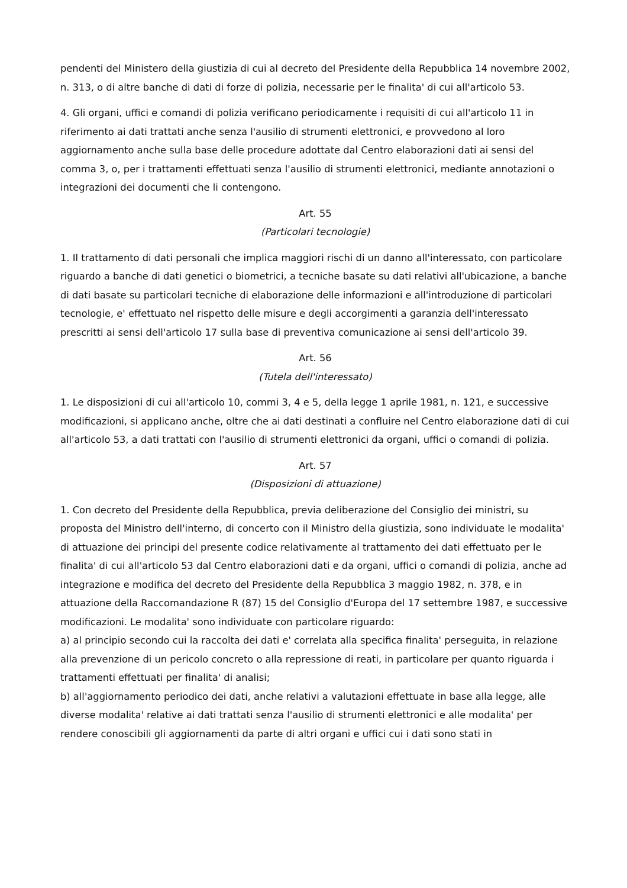pendenti del Ministero della giustizia di cui al decreto del Presidente della Repubblica 14 novembre 2002, n. 313, o di altre banche di dati di forze di polizia, necessarie per le finalita' di cui all'articolo 53.
4. Gli organi, uffici e comandi di polizia verificano periodicamente i requisiti di cui all'articolo 11 in riferimento ai dati trattati anche senza l'ausilio di strumenti elettronici, e provvedono al loro aggiornamento anche sulla base delle procedure adottate dal Centro elaborazioni dati ai sensi del comma 3, o, per i trattamenti effettuati senza l'ausilio di strumenti elettronici, mediante annotazioni o integrazioni dei documenti che li contengono.
Art. 55
(Particolari tecnologie)
1. Il trattamento di dati personali che implica maggiori rischi di un danno all'interessato, con particolare riguardo a banche di dati genetici o biometrici, a tecniche basate su dati relativi all'ubicazione, a banche di dati basate su particolari tecniche di elaborazione delle informazioni e all'introduzione di particolari tecnologie, e' effettuato nel rispetto delle misure e degli accorgimenti a garanzia dell'interessato prescritti ai sensi dell'articolo 17 sulla base di preventiva comunicazione ai sensi dell'articolo 39.
Art. 56
(Tutela dell'interessato)
1. Le disposizioni di cui all'articolo 10, commi 3, 4 e 5, della legge 1 aprile 1981, n. 121, e successive modificazioni, si applicano anche, oltre che ai dati destinati a confluire nel Centro elaborazione dati di cui all'articolo 53, a dati trattati con l'ausilio di strumenti elettronici da organi, uffici o comandi di polizia.
Art. 57
(Disposizioni di attuazione)
1. Con decreto del Presidente della Repubblica, previa deliberazione del Consiglio dei ministri, su proposta del Ministro dell'interno, di concerto con il Ministro della giustizia, sono individuate le modalita' di attuazione dei principi del presente codice relativamente al trattamento dei dati effettuato per le finalita' di cui all'articolo 53 dal Centro elaborazioni dati e da organi, uffici o comandi di polizia, anche ad integrazione e modifica del decreto del Presidente della Repubblica 3 maggio 1982, n. 378, e in attuazione della Raccomandazione R (87) 15 del Consiglio d'Europa del 17 settembre 1987, e successive modificazioni. Le modalita' sono individuate con particolare riguardo:
a) al principio secondo cui la raccolta dei dati e' correlata alla specifica finalita' perseguita, in relazione alla prevenzione di un pericolo concreto o alla repressione di reati, in particolare per quanto riguarda i trattamenti effettuati per finalita' di analisi;
b) all'aggiornamento periodico dei dati, anche relativi a valutazioni effettuate in base alla legge, alle diverse modalita' relative ai dati trattati senza l'ausilio di strumenti elettronici e alle modalita' per rendere conoscibili gli aggiornamenti da parte di altri organi e uffici cui i dati sono stati in